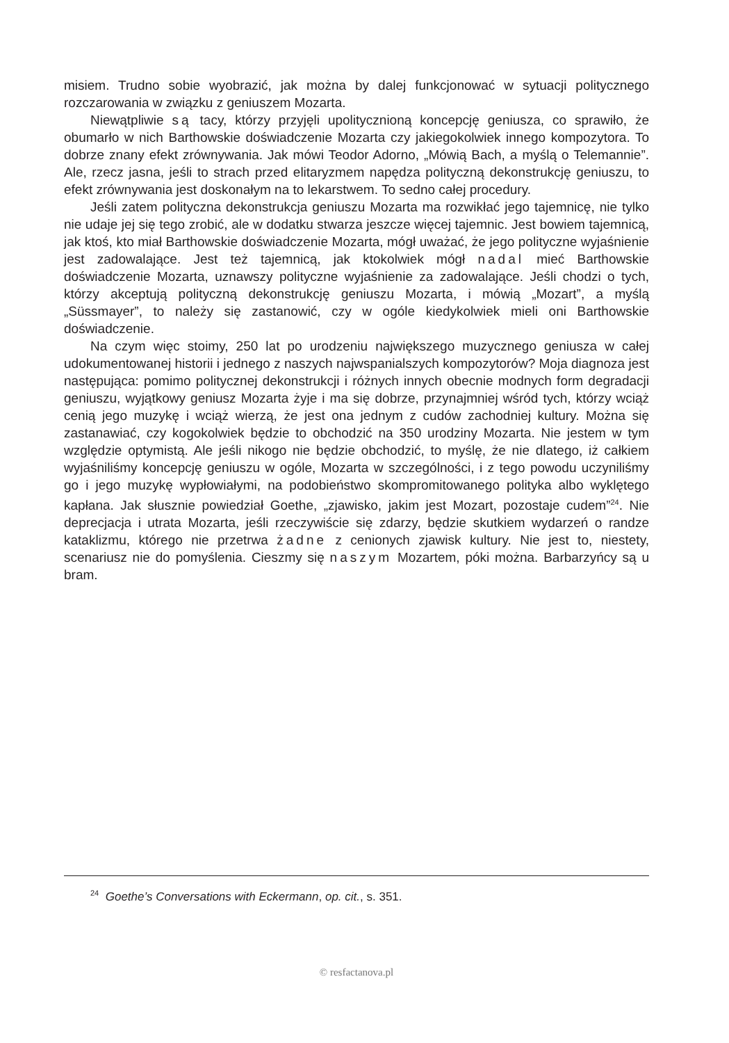misiem. Trudno sobie wyobrazić, jak można by dalej funkcjonować w sytuacji politycz­nego rozczarowania w związku z geniuszem Mozarta.
Niewątpliwie są tacy, którzy przyjęli upolitycznioną koncepcję geniusza, co sprawiło, że obumarło w nich Barthowskie doświadczenie Mozarta czy jakiegokolwiek innego kompozytora. To dobrze znany efekt zrównywania. Jak mówi Teodor Adorno, „Mówią Bach, a myślą o Telemannie”. Ale, rzecz jasna, jeśli to strach przed elitaryzmem napędza polityczną dekonstrukcję geniuszu, to efekt zrównywania jest doskonałym na to lekarstwem. To sedno całej procedury.
Jeśli zatem polityczna dekonstrukcja geniuszu Mozarta ma rozwikłać jego tajemnicę, nie tylko nie udaje jej się tego zrobić, ale w dodatku stwarza jeszcze więcej tajemnic. Jest bowiem tajemnicą, jak ktoś, kto miał Barthowskie doświadczenie Mozarta, mógł uważać, że jego polityczne wyjaśnienie jest zadowalające. Jest też tajemnicą, jak ktokolwiek mógł nadal mieć Barthowskie doświadczenie Mozarta, uznawszy polityczne wyjaśnienie za zadowalające. Jeśli chodzi o tych, którzy akceptują polityczną dekonstrukcję geniuszu Mozarta, i mówią „Mozart”, a myślą „Süssmayer”, to należy się zastanowić, czy w ogóle kiedykolwiek mieli oni Barthowskie doświadczenie.
Na czym więc stoimy, 250 lat po urodzeniu największego muzycznego geniusza w całej udokumentowanej historii i jednego z naszych najwspanialszych kompozytorów? Moja diagnoza jest następująca: pomimo politycznej dekonstrukcji i różnych innych obecnie modnych form degradacji geniuszu, wyjątkowy geniusz Mozarta żyje i ma się dobrze, przynajmniej wśród tych, którzy wciąż cenią jego muzykę i wciąż wierzą, że jest ona jednym z cudów zachodniej kultury. Można się zastanawiać, czy kogokolwiek będzie to obchodzić na 350 urodziny Mozarta. Nie jestem w tym względzie optymistą. Ale jeśli nikogo nie będzie obchodzić, to myślę, że nie dlatego, iż całkiem wyjaśniliśmy koncepcję geniuszu w ogóle, Mozarta w szczególności, i z tego powodu uczyniliśmy go i jego muzykę wypłowiałymi, na podobieństwo skompromitowanego polityka albo wyklętego kapłana. Jak słusznie powiedział Goethe, „zjawisko, jakim jest Mozart, pozostaje cudem”<sup>24</sup>. Nie deprecjacja i utrata Mozarta, jeśli rzeczywiście się zdarzy, będzie skutkiem wydarzeń o randze kataklizmu, którego nie przetrwa żadne z cenionych zjawisk kultury. Nie jest to, niestety, scenariusz nie do pomyślenia. Cieszmy się naszym Mozartem, póki można. Barbarzyńcy są u bram.
<sup>24</sup> Goethe’s Conversations with Eckermann, op. cit., s. 351.
© resfactanova.pl